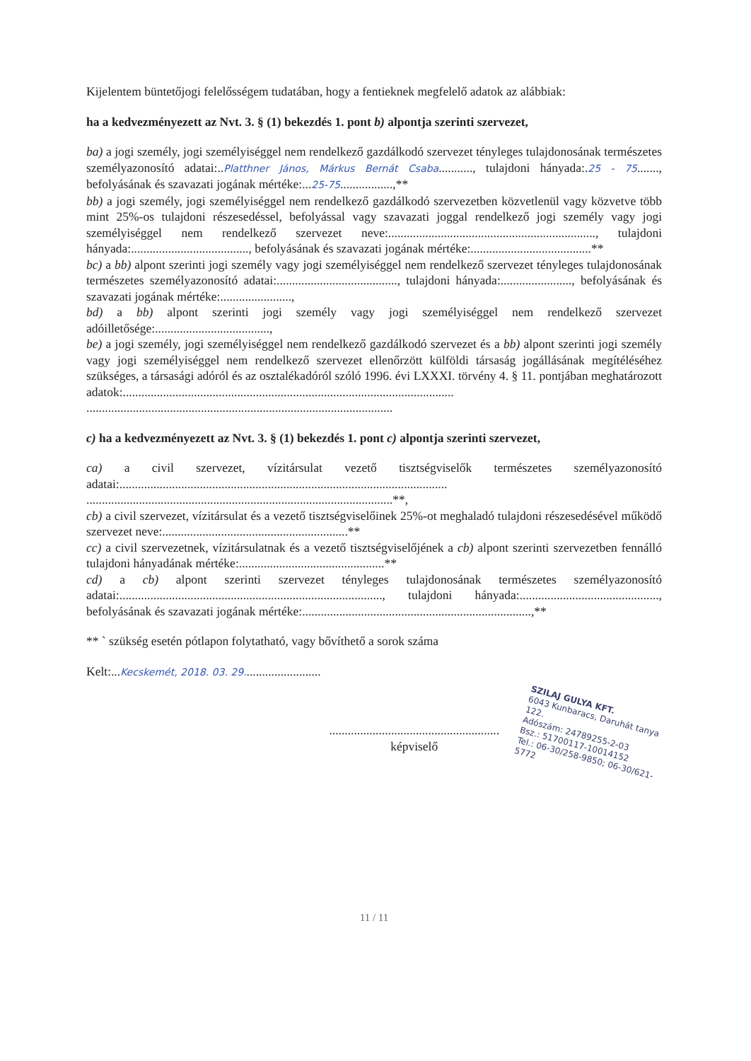Kijelentem büntetőjogi felelősségem tudatában, hogy a fentieknek megfelelő adatok az alábbiak:
ha a kedvezményezett az Nvt. 3. § (1) bekezdés 1. pont b) alpontja szerinti szervezet,
ba) a jogi személy, jogi személyiséggel nem rendelkező gazdálkodó szervezet tényleges tulajdonosának természetes személyazonosító adatai:..Platthner János, Márkus Bernát Csaba..........., tulajdoni hányada:.25 - 75......., befolyásának és szavazati jogának mértéke:...25-75.................,**
bb) a jogi személy, jogi személyiséggel nem rendelkező gazdálkodó szervezetben közvetlenül vagy közvetve több mint 25%-os tulajdoni részesedéssel, befolyással vagy szavazati joggal rendelkező jogi személy vagy jogi személyiséggel nem rendelkező szervezet neve:..................................................................., tulajdoni hányada:......................................, befolyásának és szavazati jogának mértéke:.......................................**
bc) a bb) alpont szerinti jogi személy vagy jogi személyiséggel nem rendelkező szervezet tényleges tulajdonosának természetes személyazonosító adatai:......................................., tulajdoni hányada:......................., befolyásának és szavazati jogának mértéke:.......................,
bd) a bb) alpont szerinti jogi személy vagy jogi személyiséggel nem rendelkező szervezet adóilletősége:.....................................,
be) a jogi személy, jogi személyiséggel nem rendelkező gazdálkodó szervezet és a bb) alpont szerinti jogi személy vagy jogi személyiséggel nem rendelkező szervezet ellenőrzött külföldi társaság jogállásának megítéléséhez szükséges, a társasági adóról és az osztalékadóról szóló 1996. évi LXXXI. törvény 4. § 11. pontjában meghatározott adatok:...........................................................................................................
...................................................................................................
c) ha a kedvezményezett az Nvt. 3. § (1) bekezdés 1. pont c) alpontja szerinti szervezet,
ca) a civil szervezet, vízitársulat vezető tisztségviselők természetes személyazonosító adatai:..........................................................................................................
...................................................................................................**,
cb) a civil szervezet, vízitársulat és a vezető tisztségviselőinek 25%-ot meghaladó tulajdoni részesedésével működő szervezet neve:............................................................**
cc) a civil szervezetnek, vízitársulatnak és a vezető tisztségviselőjének a cb) alpont szerinti szervezetben fennálló tulajdoni hányadának mértéke:...............................................**
cd) a cb) alpont szerinti szervezet tényleges tulajdonosának természetes személyazonosító adatai:....................................................................................., tulajdoni hányada:............................................., befolyásának és szavazati jogának mértéke:..........................................................................,**
** ` szükség esetén pótlapon folytatható, vagy bővíthető a sorok száma
Kelt:...Kecskemét, 2018. 03. 29.........................
.......................................................
képviselő
SZILAJ GULYA KFT.
6043 Kunbaracs, Daruhát tanya 122.
Adószám: 24789255-2-03
Bsz.: 51700117-10014152
Tel.: 06-30/258-9850; 06-30/621-5772
11 / 11